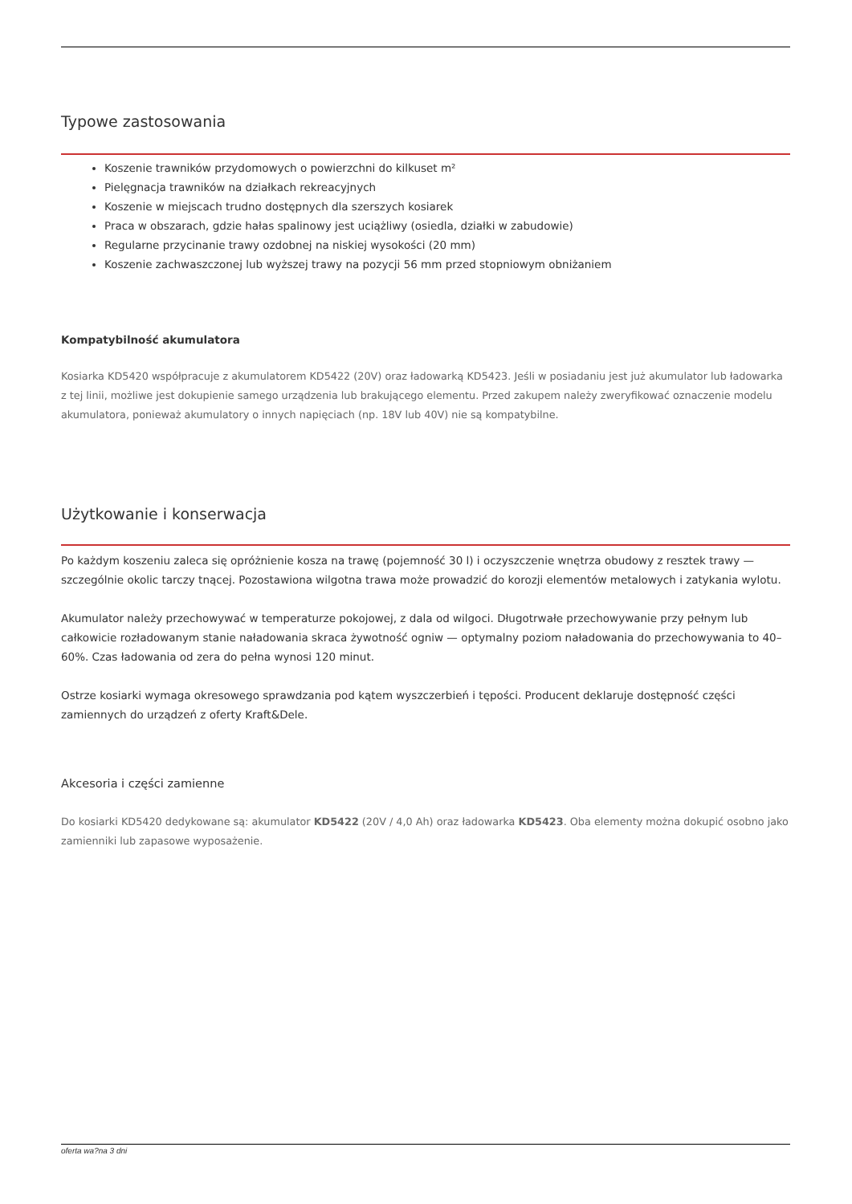Typowe zastosowania
Koszenie trawników przydomowych o powierzchni do kilkuset m²
Pielęgnacja trawników na działkach rekreacyjnych
Koszenie w miejscach trudno dostępnych dla szerszych kosiarek
Praca w obszarach, gdzie hałas spalinowy jest uciążliwy (osiedla, działki w zabudowie)
Regularne przycinanie trawy ozdobnej na niskiej wysokości (20 mm)
Koszenie zachwaszczonej lub wyższej trawy na pozycji 56 mm przed stopniowym obniżaniem
Kompatybilność akumulatora
Kosiarka KD5420 współpracuje z akumulatorem KD5422 (20V) oraz ładowarką KD5423. Jeśli w posiadaniu jest już akumulator lub ładowarka z tej linii, możliwe jest dokupienie samego urządzenia lub brakującego elementu. Przed zakupem należy zweryfikować oznaczenie modelu akumulatora, ponieważ akumulatory o innych napięciach (np. 18V lub 40V) nie są kompatybilne.
Użytkowanie i konserwacja
Po każdym koszeniu zaleca się opróżnienie kosza na trawę (pojemność 30 l) i oczyszczenie wnętrza obudowy z resztek trawy — szczególnie okolic tarczy tnącej. Pozostawiona wilgotna trawa może prowadzić do korozji elementów metalowych i zatykania wylotu.
Akumulator należy przechowywać w temperaturze pokojowej, z dala od wilgoci. Długotrwałe przechowywanie przy pełnym lub całkowicie rozładowanym stanie naładowania skraca żywotność ogniw — optymalny poziom naładowania do przechowywania to 40–60%. Czas ładowania od zera do pełna wynosi 120 minut.
Ostrze kosiarki wymaga okresowego sprawdzania pod kątem wyszczerbień i tępości. Producent deklaruje dostępność części zamiennych do urządzeń z oferty Kraft&Dele.
Akcesoria i części zamienne
Do kosiarki KD5420 dedykowane są: akumulator KD5422 (20V / 4,0 Ah) oraz ładowarka KD5423. Oba elementy można dokupić osobno jako zamienniki lub zapasowe wyposażenie.
oferta wa?na 3 dni